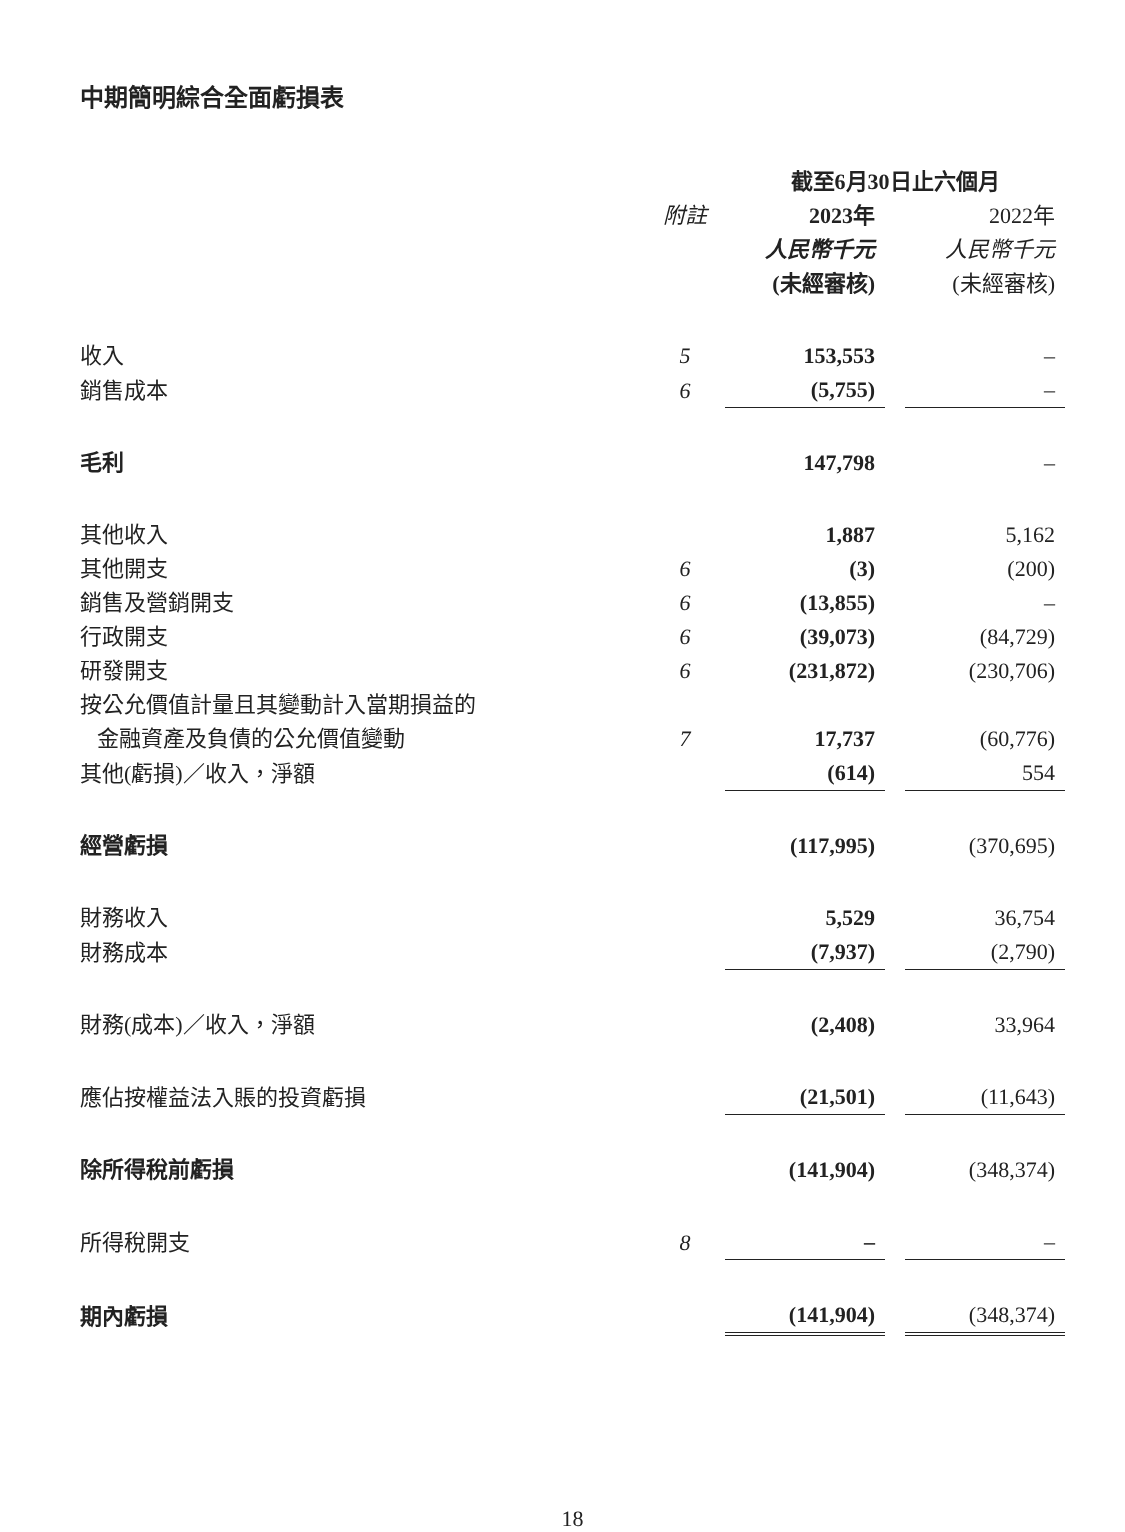中期簡明綜合全面虧損表
| | | 截至6月30日止六個月 | | |
| | 附註 | 2023年 | | 2022年 |
| | | 人民幣千元 | | 人民幣千元 |
| | | (未經審核) | | (未經審核) |
| 收入 | 5 | 153,553 | | – |
| 銷售成本 | 6 | (5,755) | | – |
| 毛利 | | 147,798 | | – |
| 其他收入 | | 1,887 | | 5,162 |
| 其他開支 | 6 | (3) | | (200) |
| 銷售及營銷開支 | 6 | (13,855) | | – |
| 行政開支 | 6 | (39,073) | | (84,729) |
| 研發開支 | 6 | (231,872) | | (230,706) |
| 按公允價值計量且其變動計入當期損益的 金融資產及負債的公允價值變動 | 7 | 17,737 | | (60,776) |
| 其他(虧損)／收入，淨額 | | (614) | | 554 |
| 經營虧損 | | (117,995) | | (370,695) |
| 財務收入 | | 5,529 | | 36,754 |
| 財務成本 | | (7,937) | | (2,790) |
| 財務(成本)／收入，淨額 | | (2,408) | | 33,964 |
| 應佔按權益法入賬的投資虧損 | | (21,501) | | (11,643) |
| 除所得稅前虧損 | | (141,904) | | (348,374) |
| 所得稅開支 | 8 | – | | – |
| 期內虧損 | | (141,904) | | (348,374) |
18